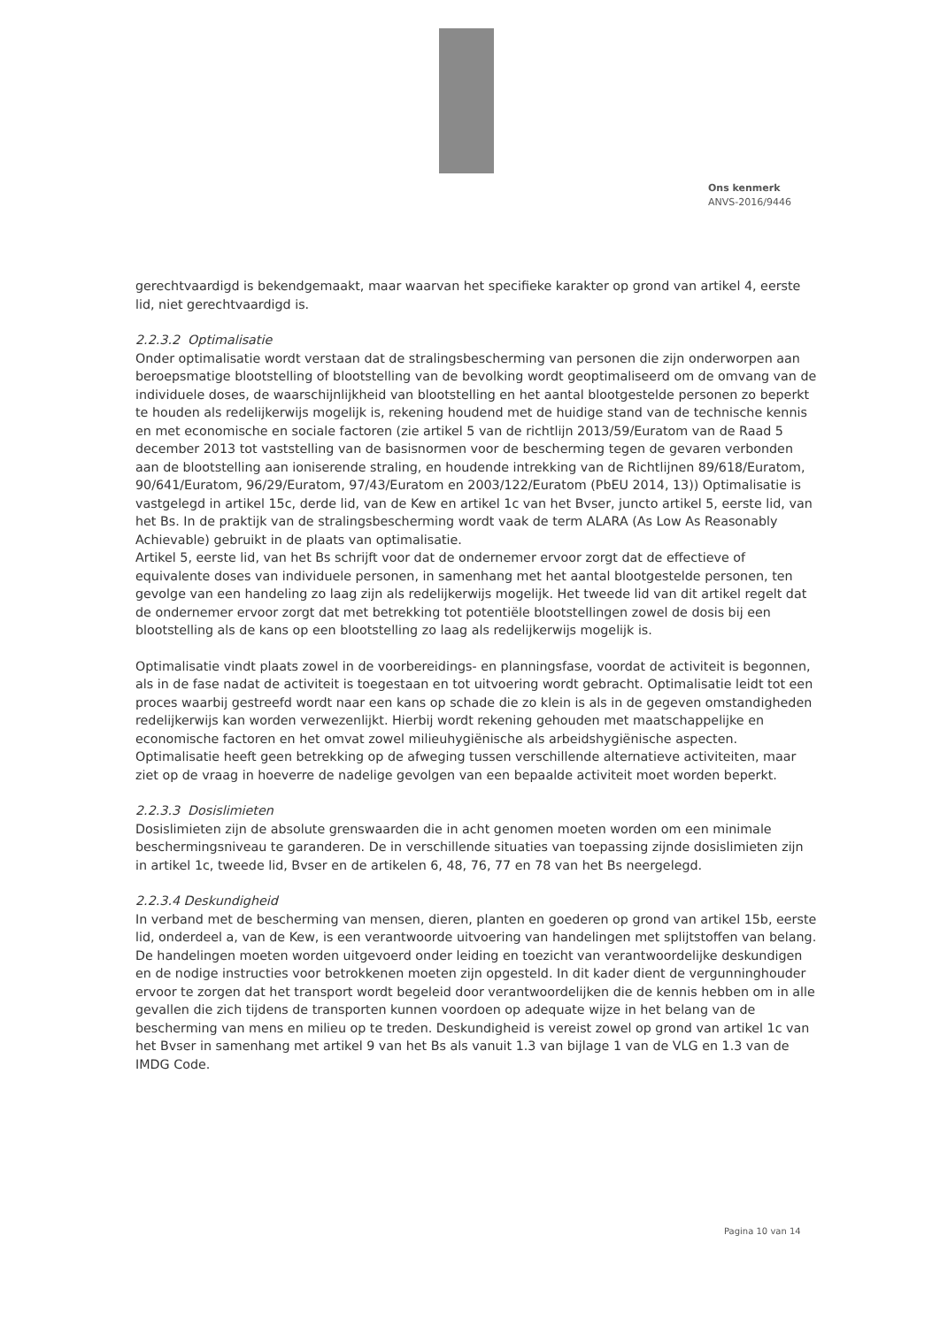Ons kenmerk
ANVS-2016/9446
gerechtvaardigd is bekendgemaakt, maar waarvan het specifieke karakter op grond van artikel 4, eerste lid, niet gerechtvaardigd is.
2.2.3.2 Optimalisatie
Onder optimalisatie wordt verstaan dat de stralingsbescherming van personen die zijn onderworpen aan beroepsmatige blootstelling of blootstelling van de bevolking wordt geoptimaliseerd om de omvang van de individuele doses, de waarschijnlijkheid van blootstelling en het aantal blootgestelde personen zo beperkt te houden als redelijkerwijs mogelijk is, rekening houdend met de huidige stand van de technische kennis en met economische en sociale factoren (zie artikel 5 van de richtlijn 2013/59/Euratom van de Raad 5 december 2013 tot vaststelling van de basisnormen voor de bescherming tegen de gevaren verbonden aan de blootstelling aan ioniserende straling, en houdende intrekking van de Richtlijnen 89/618/Euratom, 90/641/Euratom, 96/29/Euratom, 97/43/Euratom en 2003/122/Euratom (PbEU 2014, 13)) Optimalisatie is vastgelegd in artikel 15c, derde lid, van de Kew en artikel 1c van het Bvser, juncto artikel 5, eerste lid, van het Bs. In de praktijk van de stralingsbescherming wordt vaak de term ALARA (As Low As Reasonably Achievable) gebruikt in de plaats van optimalisatie.
Artikel 5, eerste lid, van het Bs schrijft voor dat de ondernemer ervoor zorgt dat de effectieve of equivalente doses van individuele personen, in samenhang met het aantal blootgestelde personen, ten gevolge van een handeling zo laag zijn als redelijkerwijs mogelijk. Het tweede lid van dit artikel regelt dat de ondernemer ervoor zorgt dat met betrekking tot potentiële blootstellingen zowel de dosis bij een blootstelling als de kans op een blootstelling zo laag als redelijkerwijs mogelijk is.
Optimalisatie vindt plaats zowel in de voorbereidings- en planningsfase, voordat de activiteit is begonnen, als in de fase nadat de activiteit is toegestaan en tot uitvoering wordt gebracht. Optimalisatie leidt tot een proces waarbij gestreefd wordt naar een kans op schade die zo klein is als in de gegeven omstandigheden redelijkerwijs kan worden verwezenlijkt. Hierbij wordt rekening gehouden met maatschappelijke en economische factoren en het omvat zowel milieuhygiënische als arbeidshygiënische aspecten. Optimalisatie heeft geen betrekking op de afweging tussen verschillende alternatieve activiteiten, maar ziet op de vraag in hoeverre de nadelige gevolgen van een bepaalde activiteit moet worden beperkt.
2.2.3.3 Dosislimieten
Dosislimieten zijn de absolute grenswaarden die in acht genomen moeten worden om een minimale beschermingsniveau te garanderen. De in verschillende situaties van toepassing zijnde dosislimieten zijn in artikel 1c, tweede lid, Bvser en de artikelen 6, 48, 76, 77 en 78 van het Bs neergelegd.
2.2.3.4 Deskundigheid
In verband met de bescherming van mensen, dieren, planten en goederen op grond van artikel 15b, eerste lid, onderdeel a, van de Kew, is een verantwoorde uitvoering van handelingen met splijtstoffen van belang. De handelingen moeten worden uitgevoerd onder leiding en toezicht van verantwoordelijke deskundigen en de nodige instructies voor betrokkenen moeten zijn opgesteld. In dit kader dient de vergunninghouder ervoor te zorgen dat het transport wordt begeleid door verantwoordelijken die de kennis hebben om in alle gevallen die zich tijdens de transporten kunnen voordoen op adequate wijze in het belang van de bescherming van mens en milieu op te treden. Deskundigheid is vereist zowel op grond van artikel 1c van het Bvser in samenhang met artikel 9 van het Bs als vanuit 1.3 van bijlage 1 van de VLG en 1.3 van de IMDG Code.
Pagina 10 van 14